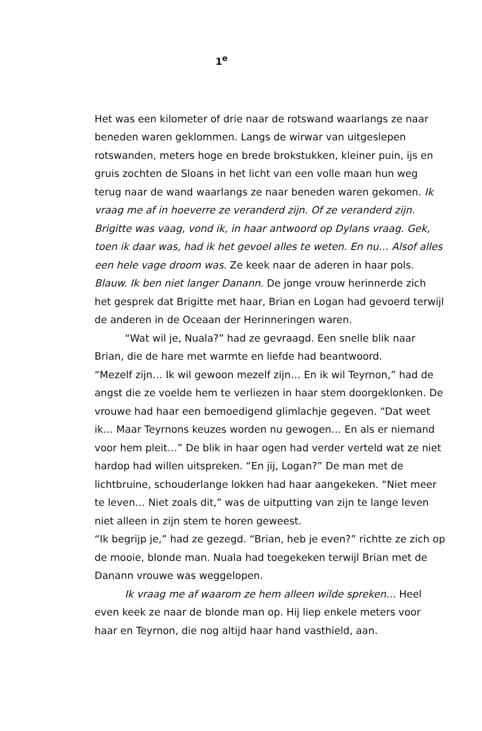1<sup>e</sup>
Het was een kilometer of drie naar de rotswand waarlangs ze naar beneden waren geklommen. Langs de wirwar van uitgeslepen rotswanden, meters hoge en brede brokstukken, kleiner puin, ijs en gruis zochten de Sloans in het licht van een volle maan hun weg terug naar de wand waarlangs ze naar beneden waren gekomen. Ik vraag me af in hoeverre ze veranderd zijn. Of ze veranderd zijn. Brigitte was vaag, vond ik, in haar antwoord op Dylans vraag. Gek, toen ik daar was, had ik het gevoel alles te weten. En nu… Alsof alles een hele vage droom was. Ze keek naar de aderen in haar pols. Blauw. Ik ben niet langer Danann. De jonge vrouw herinnerde zich het gesprek dat Brigitte met haar, Brian en Logan had gevoerd terwijl de anderen in de Oceaan der Herinneringen waren.
“Wat wil je, Nuala?” had ze gevraagd. Een snelle blik naar Brian, die de hare met warmte en liefde had beantwoord.
“Mezelf zijn… Ik wil gewoon mezelf zijn… En ik wil Teyrnon,” had de angst die ze voelde hem te verliezen in haar stem doorgeklonken. De vrouwe had haar een bemoedigend glimlachje gegeven. “Dat weet ik… Maar Teyrnons keuzes worden nu gewogen… En als er niemand voor hem pleit…” De blik in haar ogen had verder verteld wat ze niet hardop had willen uitspreken. “En jij, Logan?” De man met de lichtbruine, schouderlange lokken had haar aangekeken. “Niet meer te leven… Niet zoals dit,” was de uitputting van zijn te lange leven niet alleen in zijn stem te horen geweest.
“Ik begrijp je,” had ze gezegd. “Brian, heb je even?” richtte ze zich op de mooie, blonde man. Nuala had toegekeken terwijl Brian met de Danann vrouwe was weggelopen.
Ik vraag me af waarom ze hem alleen wilde spreken… Heel even keek ze naar de blonde man op. Hij liep enkele meters voor haar en Teyrnon, die nog altijd haar hand vasthield, aan.